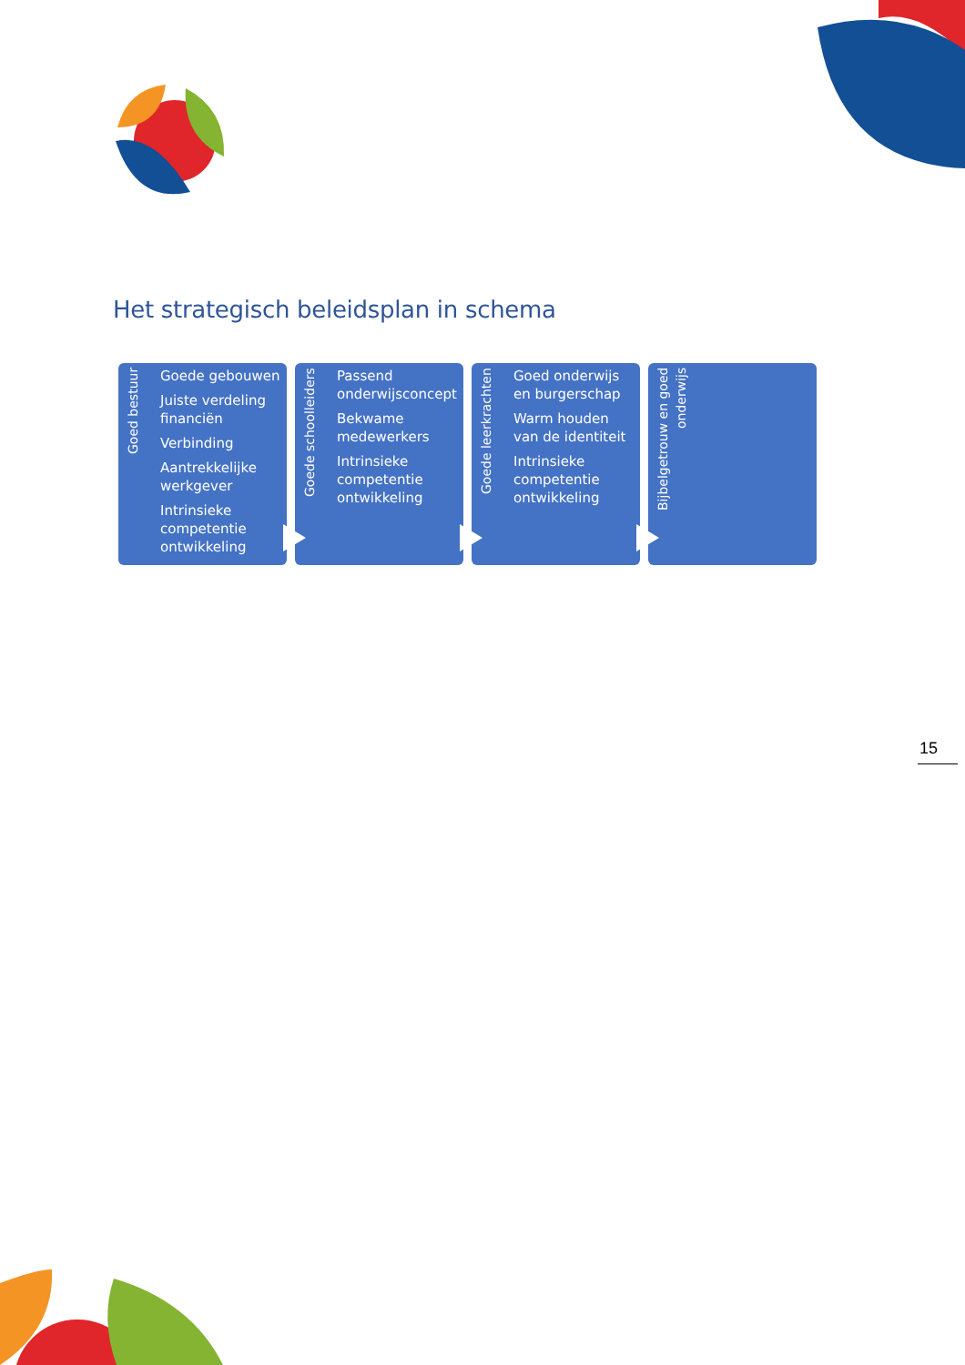Het strategisch beleidsplan in schema
Goed bestuur
Goede gebouwen
Juiste verdeling financiën
Verbinding
Aantrekkelijke werkgever
Intrinsieke competentie ontwikkeling
Goede schoolleiders
Passend onderwijsconcept
Bekwame medewerkers
Intrinsieke competentie ontwikkeling
Goede leerkrachten
Goed onderwijs en burgerschap
Warm houden van de identiteit
Intrinsieke competentie ontwikkeling
Bijbelgetrouw en goed onderwijs
15